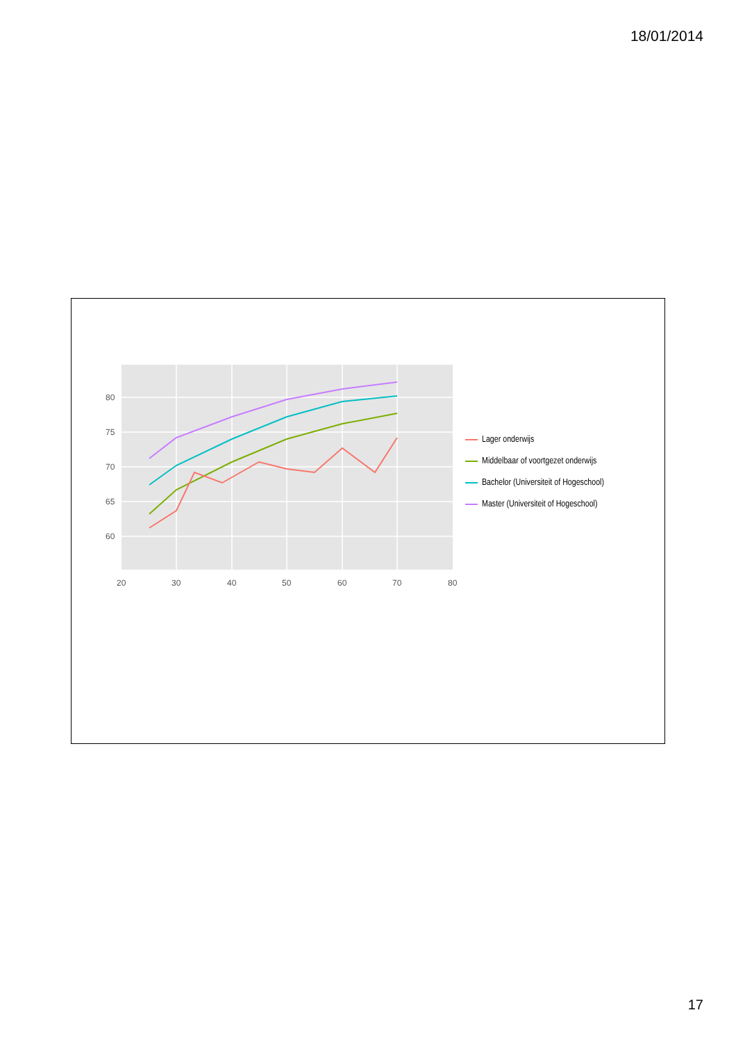18/01/2014
80
75
70
65
60
20
30
40
50
60
70
80
Lager onderwijs
Middelbaar of voortgezet onderwijs
Bachelor (Universiteit of Hogeschool)
Master (Universiteit of Hogeschool)
17